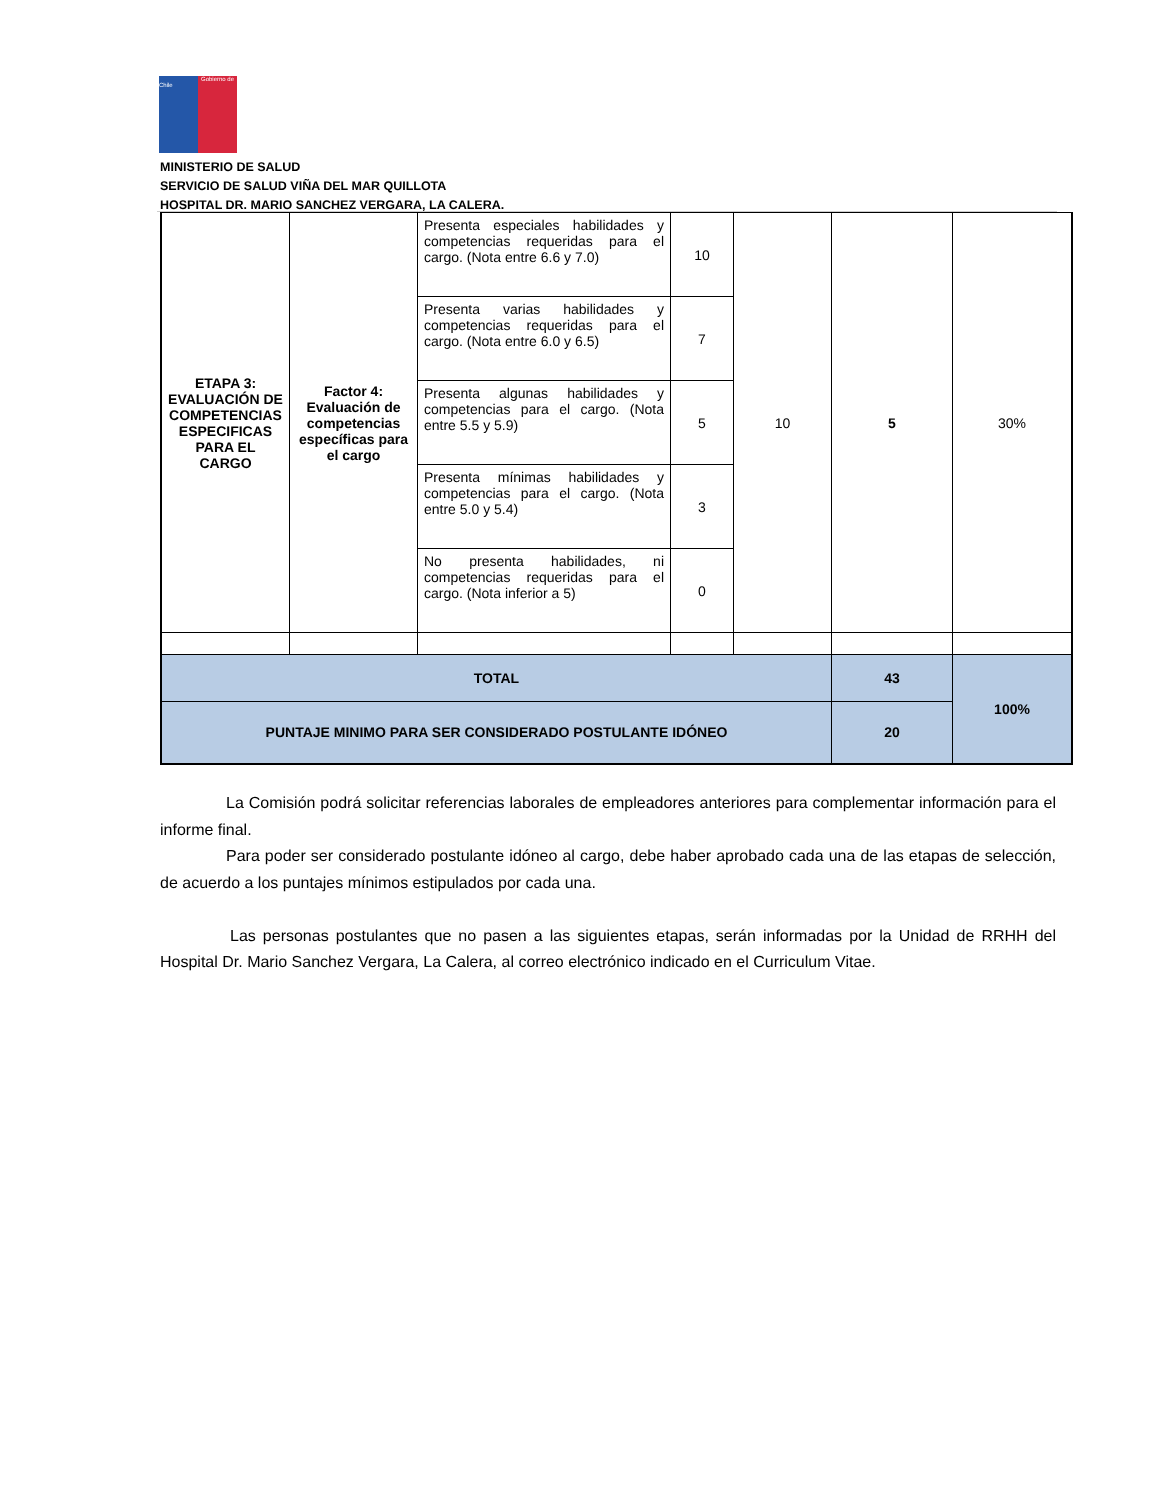Gobierno de Chile
MINISTERIO DE SALUD
SERVICIO DE SALUD VIÑA DEL MAR QUILLOTA
HOSPITAL DR. MARIO SANCHEZ VERGARA, LA CALERA.
| ETAPA 3: EVALUACIÓN DE COMPETENCIAS ESPECIFICAS PARA EL CARGO | Factor 4: Evaluación de competencias específicas para el cargo | Presenta especiales habilidades y competencias requeridas para el cargo. (Nota entre 6.6 y 7.0) | 10 | 10 | 5 | 30% |
| | | Presenta varias habilidades y competencias requeridas para el cargo. (Nota entre 6.0 y 6.5) | 7 | | | |
| | | Presenta algunas habilidades y competencias para el cargo. (Nota entre 5.5 y 5.9) | 5 | | | |
| | | Presenta mínimas habilidades y competencias para el cargo. (Nota entre 5.0 y 5.4) | 3 | | | |
| | | No presenta habilidades, ni competencias requeridas para el cargo. (Nota inferior a 5) | 0 | | | |
| TOTAL | | | | | 43 | 100% |
| PUNTAJE MINIMO PARA SER CONSIDERADO POSTULANTE IDÓNEO | | | | | 20 | |
La Comisión podrá solicitar referencias laborales de empleadores anteriores para complementar información para el informe final.
Para poder ser considerado postulante idóneo al cargo, debe haber aprobado cada una de las etapas de selección, de acuerdo a los puntajes mínimos estipulados por cada una.
Las personas postulantes que no pasen a las siguientes etapas, serán informadas por la Unidad de RRHH del Hospital Dr. Mario Sanchez Vergara, La Calera, al correo electrónico indicado en el Curriculum Vitae.